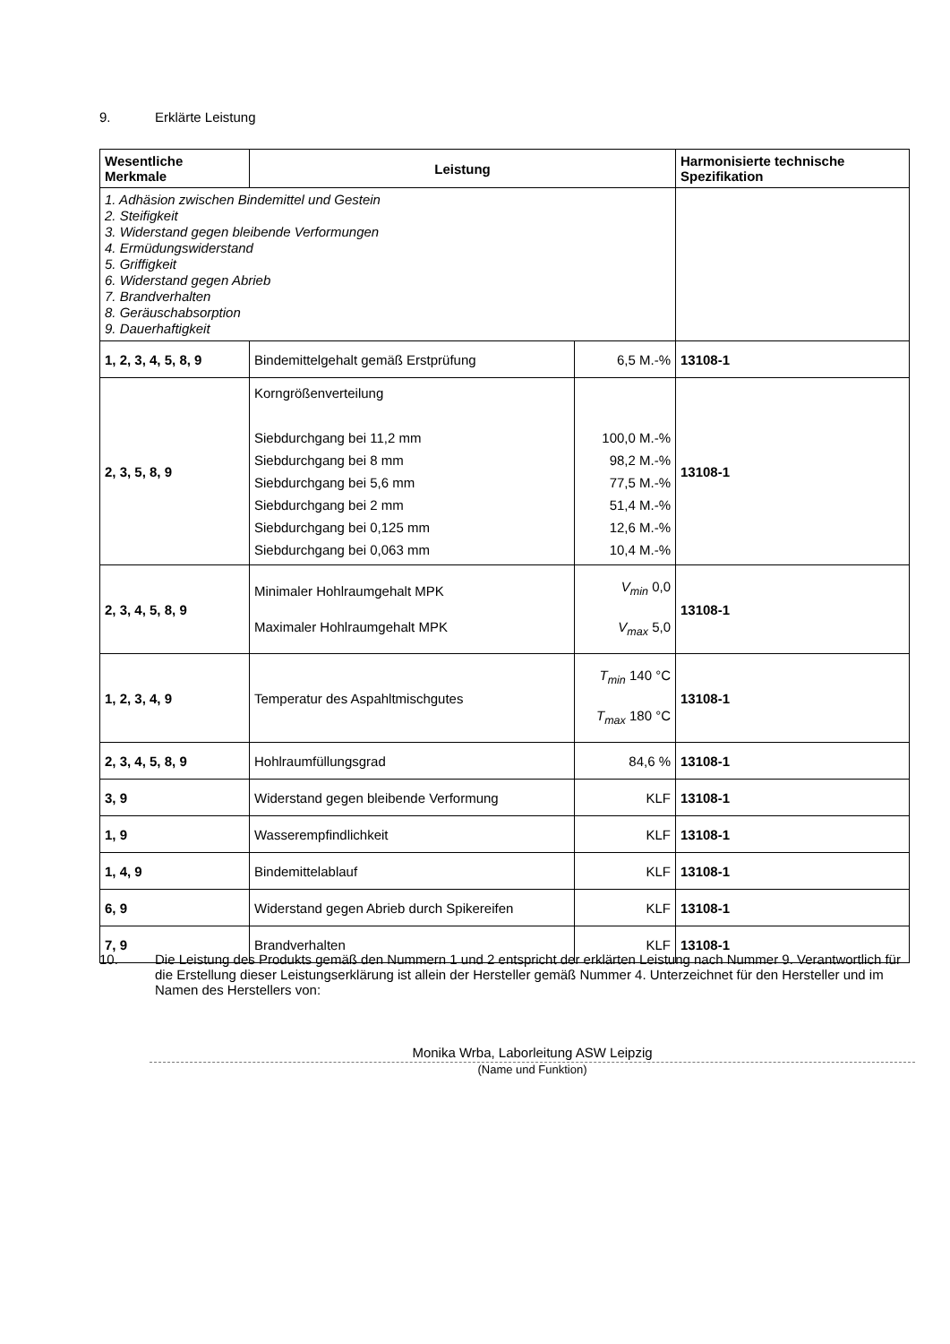9. Erklärte Leistung
| Wesentliche Merkmale | Leistung | | Harmonisierte technische Spezifikation |
| --- | --- | --- | --- |
| 1. Adhäsion zwischen Bindemittel und Gestein 2. Steifigkeit 3. Widerstand gegen bleibende Verformungen 4. Ermüdungswiderstand 5. Griffigkeit 6. Widerstand gegen Abrieb 7. Brandverhalten 8. Geräuschabsorption 9. Dauerhaftigkeit | | | |
| 1, 2, 3, 4, 5, 8, 9 | Bindemittelgehalt gemäß Erstprüfung | 6,5 M.-% | 13108-1 |
| 2, 3, 5, 8, 9 | Korngrößenverteilung Siebdurchgang bei 11,2 mm Siebdurchgang bei 8 mm Siebdurchgang bei 5,6 mm Siebdurchgang bei 2 mm Siebdurchgang bei 0,125 mm Siebdurchgang bei 0,063 mm | 100,0 M.-% 98,2 M.-% 77,5 M.-% 51,4 M.-% 12,6 M.-% 10,4 M.-% | 13108-1 |
| 2, 3, 4, 5, 8, 9 | Minimaler Hohlraumgehalt MPK Maximaler Hohlraumgehalt MPK | V<sub>min</sub> 0,0 V<sub>max</sub> 5,0 | 13108-1 |
| 1, 2, 3, 4, 9 | Temperatur des Aspahltmischgutes | T<sub>min</sub> 140 °C T<sub>max</sub> 180 °C | 13108-1 |
| 2, 3, 4, 5, 8, 9 | Hohlraumfüllungsgrad | 84,6 % | 13108-1 |
| 3, 9 | Widerstand gegen bleibende Verformung | KLF | 13108-1 |
| 1, 9 | Wasserempfindlichkeit | KLF | 13108-1 |
| 1, 4, 9 | Bindemittelablauf | KLF | 13108-1 |
| 6, 9 | Widerstand gegen Abrieb durch Spikereifen | KLF | 13108-1 |
| 7, 9 | Brandverhalten | KLF | 13108-1 |
10. Die Leistung des Produkts gemäß den Nummern 1 und 2 entspricht der erklärten Leistung nach Nummer 9. Verantwortlich für die Erstellung dieser Leistungserklärung ist allein der Hersteller gemäß Nummer 4. Unterzeichnet für den Hersteller und im Namen des Herstellers von:
Monika Wrba, Laborleitung ASW Leipzig
(Name und Funktion)